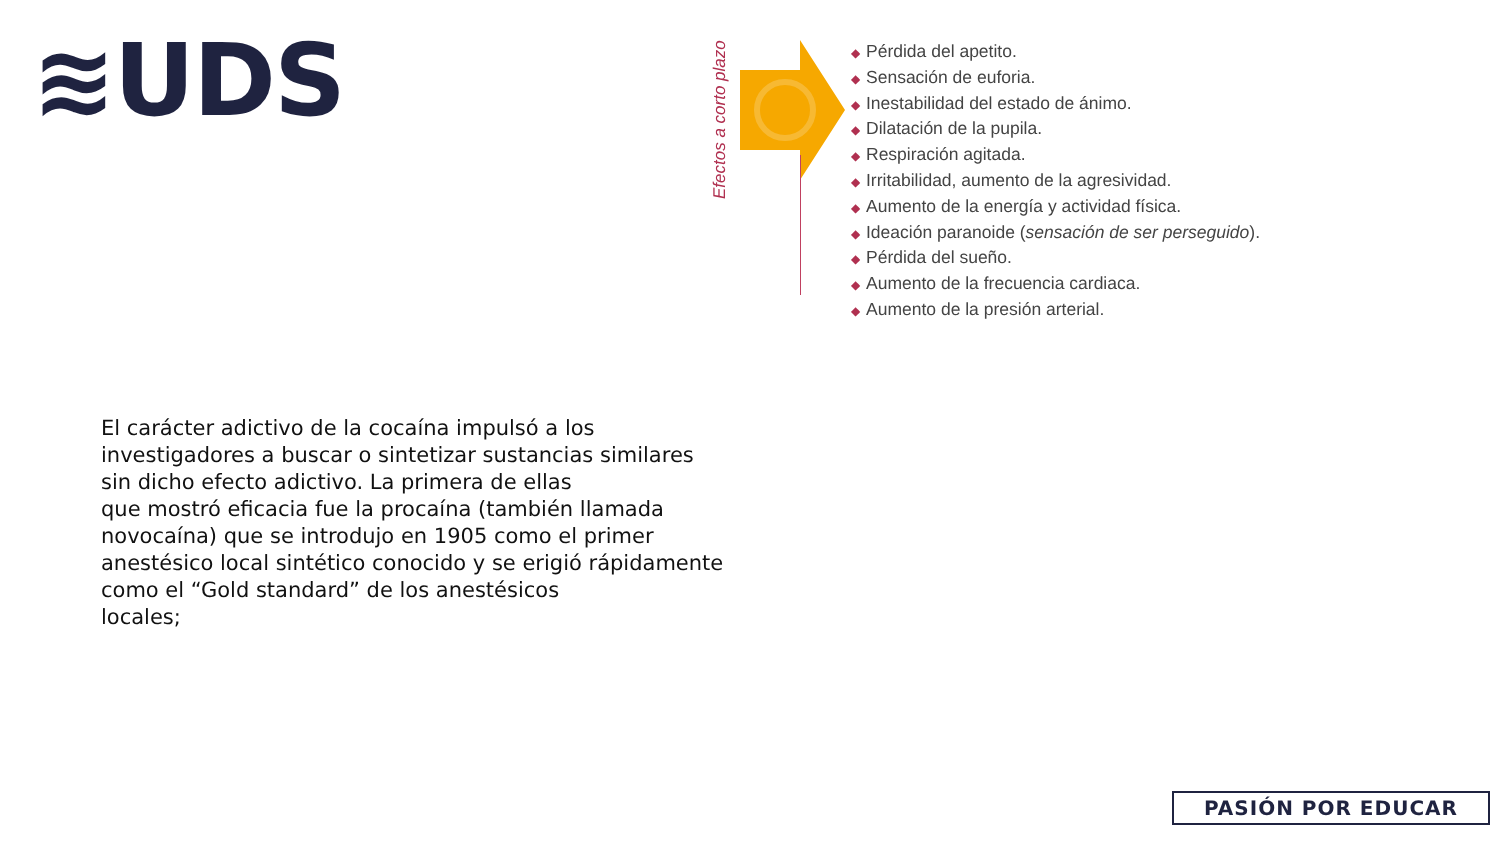≋UDS
Efectos a corto plazo
◆ Pérdida del apetito.
◆ Sensación de euforia.
◆ Inestabilidad del estado de ánimo.
◆ Dilatación de la pupila.
◆ Respiración agitada.
◆ Irritabilidad, aumento de la agresividad.
◆ Aumento de la energía y actividad física.
◆ Ideación paranoide (sensación de ser perseguido).
◆ Pérdida del sueño.
◆ Aumento de la frecuencia cardiaca.
◆ Aumento de la presión arterial.
El carácter adictivo de la cocaína impulsó a los
investigadores a buscar o sintetizar sustancias similares
sin dicho efecto adictivo. La primera de ellas
que mostró eficacia fue la procaína (también llamada
novocaína) que se introdujo en 1905 como el primer
anestésico local sintético conocido y se erigió rápidamente
como el “Gold standard” de los anestésicos
locales;
PASIÓN POR EDUCAR